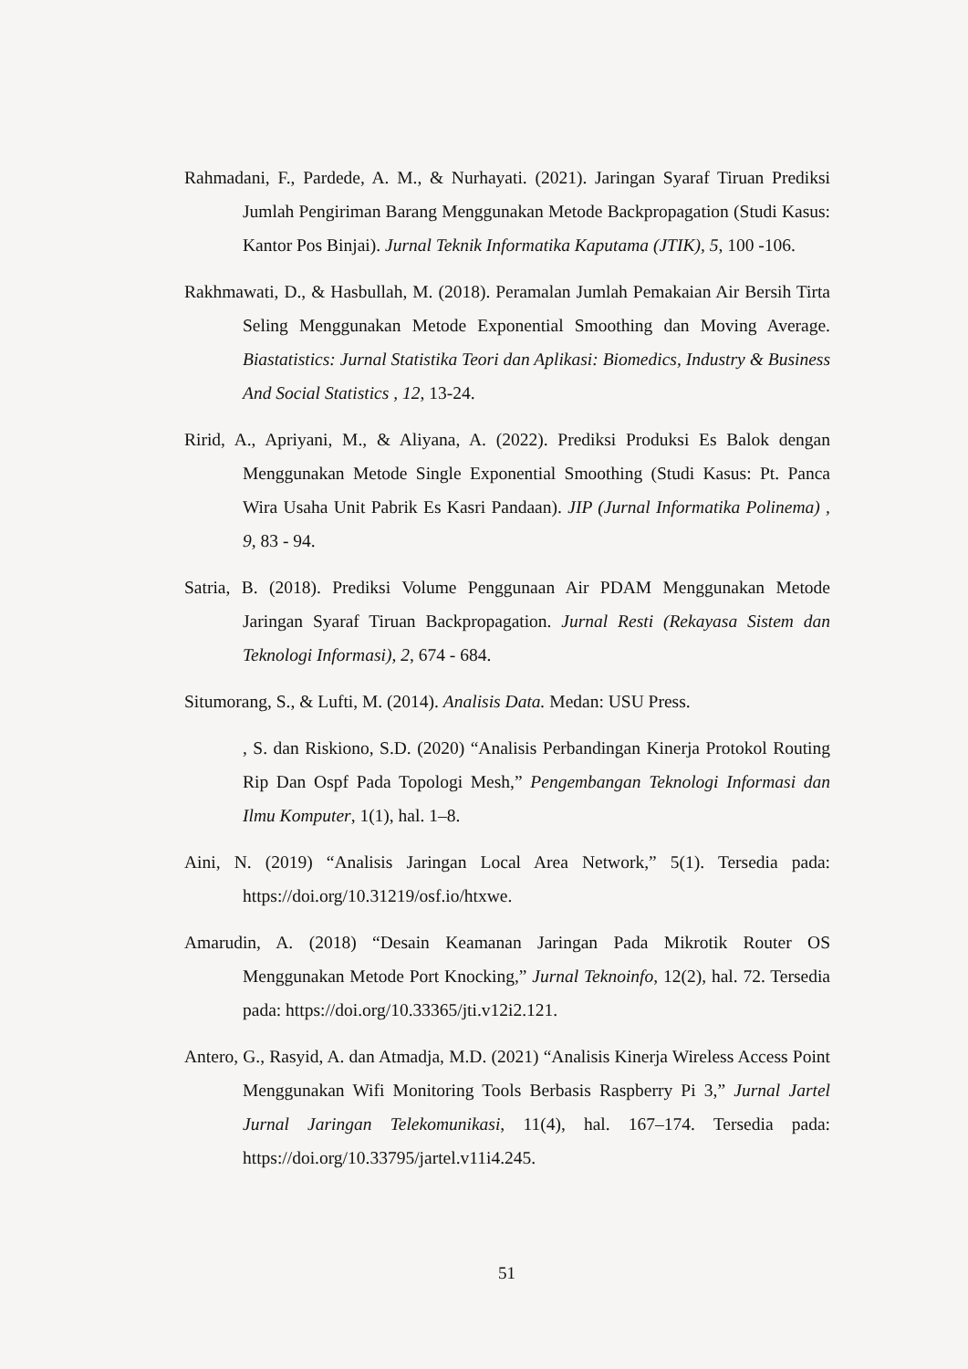Rahmadani, F., Pardede, A. M., & Nurhayati. (2021). Jaringan Syaraf Tiruan Prediksi Jumlah Pengiriman Barang Menggunakan Metode Backpropagation (Studi Kasus: Kantor Pos Binjai). Jurnal Teknik Informatika Kaputama (JTIK), 5, 100 -106.
Rakhmawati, D., & Hasbullah, M. (2018). Peramalan Jumlah Pemakaian Air Bersih Tirta Seling Menggunakan Metode Exponential Smoothing dan Moving Average. Biastatistics: Jurnal Statistika Teori dan Aplikasi: Biomedics, Industry & Business And Social Statistics , 12, 13-24.
Ririd, A., Apriyani, M., & Aliyana, A. (2022). Prediksi Produksi Es Balok dengan Menggunakan Metode Single Exponential Smoothing (Studi Kasus: Pt. Panca Wira Usaha Unit Pabrik Es Kasri Pandaan). JIP (Jurnal Informatika Polinema) , 9, 83 - 94.
Satria, B. (2018). Prediksi Volume Penggunaan Air PDAM Menggunakan Metode Jaringan Syaraf Tiruan Backpropagation. Jurnal Resti (Rekayasa Sistem dan Teknologi Informasi), 2, 674 - 684.
Situmorang, S., & Lufti, M. (2014). Analisis Data. Medan: USU Press.
, S. dan Riskiono, S.D. (2020) “Analisis Perbandingan Kinerja Protokol Routing Rip Dan Ospf Pada Topologi Mesh,” Pengembangan Teknologi Informasi dan Ilmu Komputer, 1(1), hal. 1–8.
Aini, N. (2019) “Analisis Jaringan Local Area Network,” 5(1). Tersedia pada: https://doi.org/10.31219/osf.io/htxwe.
Amarudin, A. (2018) “Desain Keamanan Jaringan Pada Mikrotik Router OS Menggunakan Metode Port Knocking,” Jurnal Teknoinfo, 12(2), hal. 72. Tersedia pada: https://doi.org/10.33365/jti.v12i2.121.
Antero, G., Rasyid, A. dan Atmadja, M.D. (2021) “Analisis Kinerja Wireless Access Point Menggunakan Wifi Monitoring Tools Berbasis Raspberry Pi 3,” Jurnal Jartel Jurnal Jaringan Telekomunikasi, 11(4), hal. 167–174. Tersedia pada: https://doi.org/10.33795/jartel.v11i4.245.
51